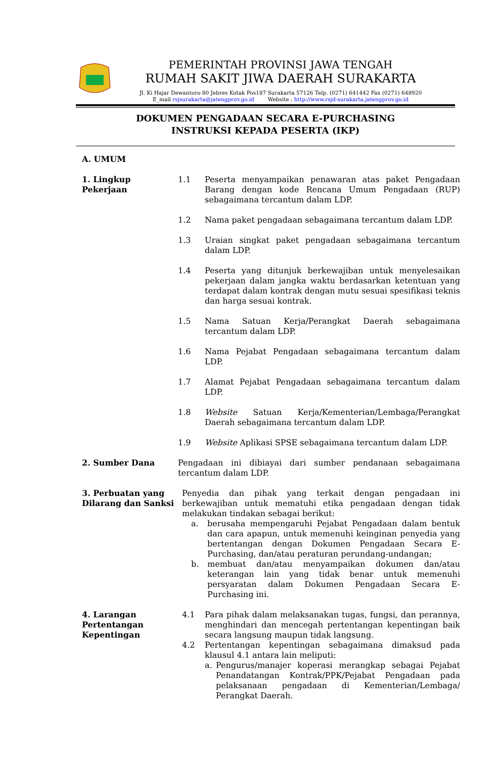PEMERINTAH PROVINSI JAWA TENGAH
RUMAH SAKIT JIWA DAERAH SURAKARTA
Jl. Ki Hajar Dewantoro 80 Jebres Kotak Pos187 Surakarta 57126 Telp. (0271) 641442 Fax (0271) 648920
E_mail rsjsurakarta@jatengprov.go.id Website : http://www.rsjd-surakarta.jatengprov.go.id
DOKUMEN PENGADAAN SECARA E-PURCHASING
INSTRUKSI KEPADA PESERTA (IKP)
A. UMUM
1. Lingkup Pekerjaan
1.1 Peserta menyampaikan penawaran atas paket Pengadaan Barang dengan kode Rencana Umum Pengadaan (RUP) sebagaimana tercantum dalam LDP.
1.2 Nama paket pengadaan sebagaimana tercantum dalam LDP.
1.3 Uraian singkat paket pengadaan sebagaimana tercantum dalam LDP.
1.4 Peserta yang ditunjuk berkewajiban untuk menyelesaikan pekerjaan dalam jangka waktu berdasarkan ketentuan yang terdapat dalam kontrak dengan mutu sesuai spesifikasi teknis dan harga sesuai kontrak.
1.5 Nama Satuan Kerja/Perangkat Daerah sebagaimana tercantum dalam LDP.
1.6 Nama Pejabat Pengadaan sebagaimana tercantum dalam LDP.
1.7 Alamat Pejabat Pengadaan sebagaimana tercantum dalam LDP.
1.8 Website Satuan Kerja/Kementerian/Lembaga/Perangkat Daerah sebagaimana tercantum dalam LDP.
1.9 Website Aplikasi SPSE sebagaimana tercantum dalam LDP.
2. Sumber Dana Pengadaan ini dibiayai dari sumber pendanaan sebagaimana tercantum dalam LDP.
3. Perbuatan yang Dilarang dan Sanksi
Penyedia dan pihak yang terkait dengan pengadaan ini berkewajiban untuk mematuhi etika pengadaan dengan tidak melakukan tindakan sebagai berikut:
a. berusaha mempengaruhi Pejabat Pengadaan dalam bentuk dan cara apapun, untuk memenuhi keinginan penyedia yang bertentangan dengan Dokumen Pengadaan Secara E-Purchasing, dan/atau peraturan perundang-undangan;
b. membuat dan/atau menyampaikan dokumen dan/atau keterangan lain yang tidak benar untuk memenuhi persyaratan dalam Dokumen Pengadaan Secara E-Purchasing ini.
4. Larangan Pertentangan Kepentingan
4.1 Para pihak dalam melaksanakan tugas, fungsi, dan perannya, menghindari dan mencegah pertentangan kepentingan baik secara langsung maupun tidak langsung.
4.2 Pertentangan kepentingan sebagaimana dimaksud pada klausul 4.1 antara lain meliputi:
a. Pengurus/manajer koperasi merangkap sebagai Pejabat Penandatangan Kontrak/PPK/Pejabat Pengadaan pada pelaksanaan pengadaan di Kementerian/Lembaga/ Perangkat Daerah.